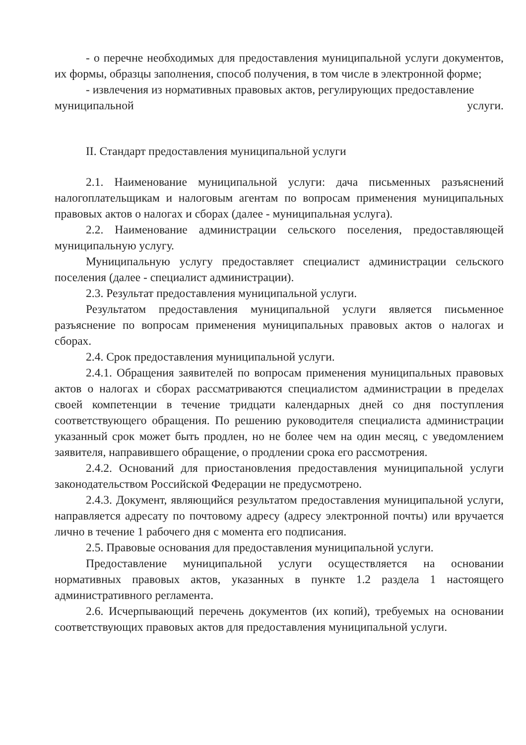- о перечне необходимых для предоставления муниципальной услуги документов, их формы, образцы заполнения, способ получения, в том числе в электронной форме;
- извлечения из нормативных правовых актов, регулирующих предоставление
муниципальной услуги.
II. Стандарт предоставления муниципальной услуги
2.1. Наименование муниципальной услуги: дача письменных разъяснений налогоплательщикам и налоговым агентам по вопросам применения муниципальных правовых актов о налогах и сборах (далее - муниципальная услуга).
2.2. Наименование администрации сельского поселения, предоставляющей муниципальную услугу.
Муниципальную услугу предоставляет специалист администрации сельского поселения (далее - специалист администрации).
2.3. Результат предоставления муниципальной услуги.
Результатом предоставления муниципальной услуги является письменное разъяснение по вопросам применения муниципальных правовых актов о налогах и сборах.
2.4. Срок предоставления муниципальной услуги.
2.4.1. Обращения заявителей по вопросам применения муниципальных правовых актов о налогах и сборах рассматриваются специалистом администрации в пределах своей компетенции в течение тридцати календарных дней со дня поступления соответствующего обращения. По решению руководителя специалиста администрации указанный срок может быть продлен, но не более чем на один месяц, с уведомлением заявителя, направившего обращение, о продлении срока его рассмотрения.
2.4.2. Оснований для приостановления предоставления муниципальной услуги законодательством Российской Федерации не предусмотрено.
2.4.3. Документ, являющийся результатом предоставления муниципальной услуги, направляется адресату по почтовому адресу (адресу электронной почты) или вручается лично в течение 1 рабочего дня с момента его подписания.
2.5. Правовые основания для предоставления муниципальной услуги.
Предоставление муниципальной услуги осуществляется на основании нормативных правовых актов, указанных в пункте 1.2 раздела 1 настоящего административного регламента.
2.6. Исчерпывающий перечень документов (их копий), требуемых на основании соответствующих правовых актов для предоставления муниципальной услуги.